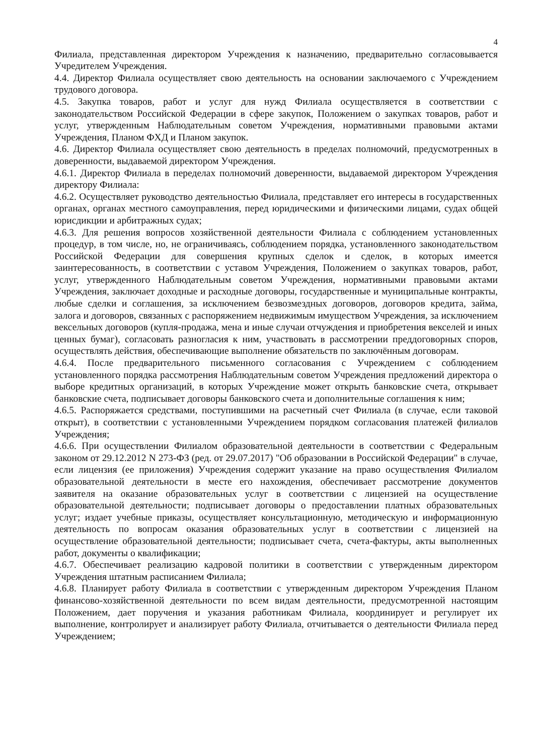4
Филиала, представленная директором Учреждения к назначению, предварительно согласовывается Учредителем Учреждения.
4.4. Директор Филиала осуществляет свою деятельность на основании заключаемого с Учреждением трудового договора.
4.5. Закупка товаров, работ и услуг для нужд Филиала осуществляется в соответствии с законодательством Российской Федерации в сфере закупок, Положением о закупках товаров, работ и услуг, утвержденным Наблюдательным советом Учреждения, нормативными правовыми актами Учреждения, Планом ФХД и Планом закупок.
4.6. Директор Филиала осуществляет свою деятельность в пределах полномочий, предусмотренных в доверенности, выдаваемой директором Учреждения.
4.6.1. Директор Филиала в переделах полномочий доверенности, выдаваемой директором Учреждения директору Филиала:
4.6.2. Осуществляет руководство деятельностью Филиала, представляет его интересы в государственных органах, органах местного самоуправления, перед юридическими и физическими лицами, судах общей юрисдикции и арбитражных судах;
4.6.3. Для решения вопросов хозяйственной деятельности Филиала с соблюдением установленных процедур, в том числе, но, не ограничиваясь, соблюдением порядка, установленного законодательством Российской Федерации для совершения крупных сделок и сделок, в которых имеется заинтересованность, в соответствии с уставом Учреждения, Положением о закупках товаров, работ, услуг, утвержденного Наблюдательным советом Учреждения, нормативными правовыми актами Учреждения, заключает доходные и расходные договоры, государственные и муниципальные контракты, любые сделки и соглашения, за исключением безвозмездных договоров, договоров кредита, займа, залога и договоров, связанных с распоряжением недвижимым имуществом Учреждения, за исключением вексельных договоров (купля-продажа, мена и иные случаи отчуждения и приобретения векселей и иных ценных бумаг), согласовать разногласия к ним, участвовать в рассмотрении преддоговорных споров, осуществлять действия, обеспечивающие выполнение обязательств по заключённым договорам.
4.6.4. После предварительного письменного согласования с Учреждением с соблюдением установленного порядка рассмотрения Наблюдательным советом Учреждения предложений директора о выборе кредитных организаций, в которых Учреждение может открыть банковские счета, открывает банковские счета, подписывает договоры банковского счета и дополнительные соглашения к ним;
4.6.5. Распоряжается средствами, поступившими на расчетный счет Филиала (в случае, если таковой открыт), в соответствии с установленными Учреждением порядком согласования платежей филиалов Учреждения;
4.6.6. При осуществлении Филиалом образовательной деятельности в соответствии с Федеральным законом от 29.12.2012 N 273-ФЗ (ред. от 29.07.2017) "Об образовании в Российской Федерации" в случае, если лицензия (ее приложения) Учреждения содержит указание на право осуществления Филиалом образовательной деятельности в месте его нахождения, обеспечивает рассмотрение документов заявителя на оказание образовательных услуг в соответствии с лицензией на осуществление образовательной деятельности; подписывает договоры о предоставлении платных образовательных услуг; издает учебные приказы, осуществляет консультационную, методическую и информационную деятельность по вопросам оказания образовательных услуг в соответствии с лицензией на осуществление образовательной деятельности; подписывает счета, счета-фактуры, акты выполненных работ, документы о квалификации;
4.6.7. Обеспечивает реализацию кадровой политики в соответствии с утвержденным директором Учреждения штатным расписанием Филиала;
4.6.8. Планирует работу Филиала в соответствии с утвержденным директором Учреждения Планом финансово-хозяйственной деятельности по всем видам деятельности, предусмотренной настоящим Положением, дает поручения и указания работникам Филиала, координирует и регулирует их выполнение, контролирует и анализирует работу Филиала, отчитывается о деятельности Филиала перед Учреждением;